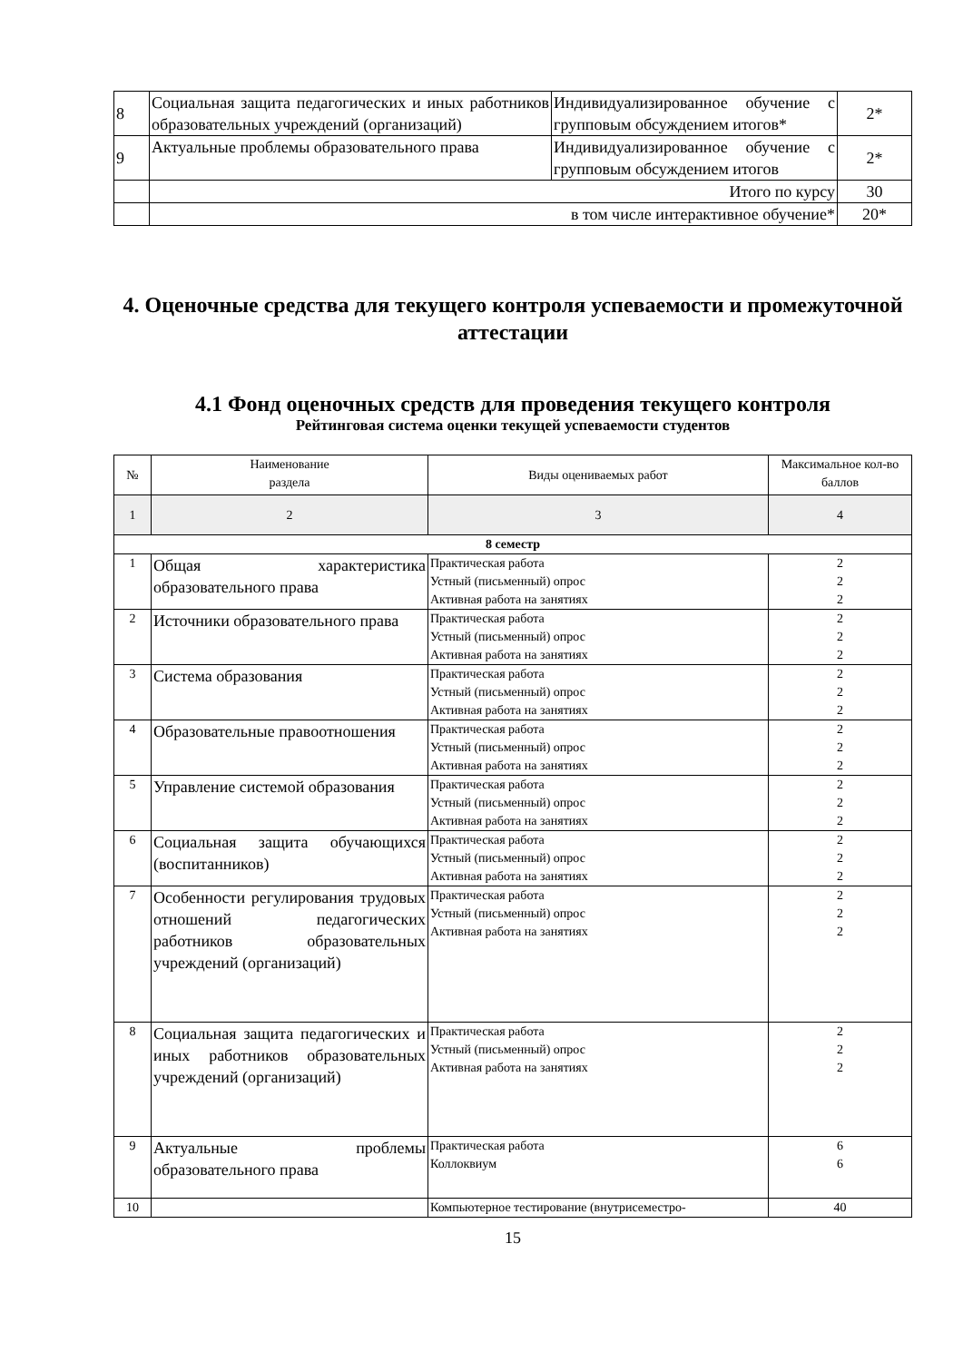| 8 | Социальная защита педагогических и иных работников образовательных учреждений (организаций) | Индивидуализированное обучение с групповым обсуждением итогов* | 2* |
| 9 | Актуальные проблемы образовательного права | Индивидуализированное обучение с групповым обсуждением итогов | 2* |
| | Итого по курсу | | 30 |
| | в том числе интерактивное обучение* | | 20* |
4. Оценочные средства для текущего контроля успеваемости и промежуточной аттестации
4.1 Фонд оценочных средств для проведения текущего контроля
Рейтинговая система оценки текущей успеваемости студентов
| № | Наименование раздела | Виды оцениваемых работ | Максимальное кол-во баллов |
| --- | --- | --- | --- |
| 1 | 2 | 3 | 4 |
| 8 семестр | | | |
| 1 | Общая характеристика образовательного права | Практическая работа Устный (письменный) опрос Активная работа на занятиях | 2 2 2 |
| 2 | Источники образовательного права | Практическая работа Устный (письменный) опрос Активная работа на занятиях | 2 2 2 |
| 3 | Система образования | Практическая работа Устный (письменный) опрос Активная работа на занятиях | 2 2 2 |
| 4 | Образовательные правоотношения | Практическая работа Устный (письменный) опрос Активная работа на занятиях | 2 2 2 |
| 5 | Управление системой образования | Практическая работа Устный (письменный) опрос Активная работа на занятиях | 2 2 2 |
| 6 | Социальная защита обучающихся (воспитанников) | Практическая работа Устный (письменный) опрос Активная работа на занятиях | 2 2 2 |
| 7 | Особенности регулирования трудовых отношений педагогических работников образовательных учреждений (организаций) | Практическая работа Устный (письменный) опрос Активная работа на занятиях | 2 2 2 |
| 8 | Социальная защита педагогических и иных работников образовательных учреждений (организаций) | Практическая работа Устный (письменный) опрос Активная работа на занятиях | 2 2 2 |
| 9 | Актуальные проблемы образовательного права | Практическая работа Коллоквиум | 6 6 |
| 10 | | Компьютерное тестирование (внутрисеместро- | 40 |
15